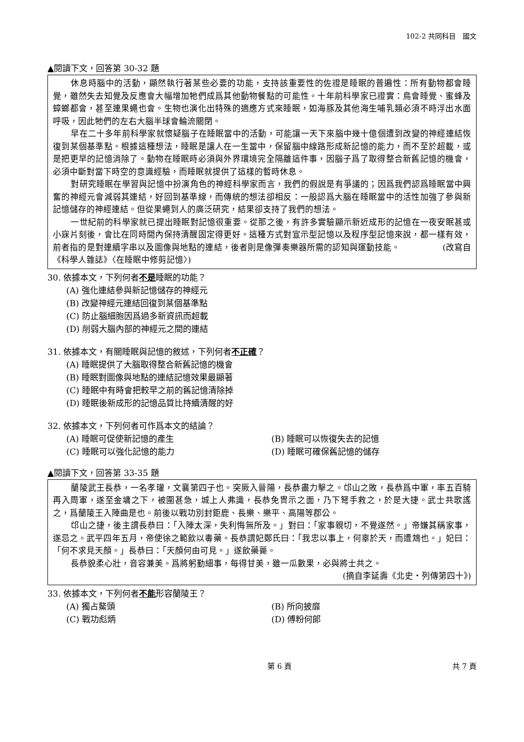102-2 共同科目　國文
▲閱讀下文，回答第 30-32 題
休息時腦中的活動，顯然執行著某些必要的功能，支持該重要性的佐證是睡眠的普遍性：所有動物都會睡覺，雖然失去知覺及反應會大幅增加牠們成爲其他動物餐點的可能性。十年前科學家已證實：鳥會睡覺、蜜蜂及蟑螂都會，甚至連果蠅也會。生物也演化出特殊的適應方式來睡眠，如海豚及其他海生哺乳類必須不時浮出水面呼吸，因此牠們的左右大腦半球會輪流關閉。
早在二十多年前科學家就懷疑腦子在睡眠當中的活動，可能讓一天下來腦中幾十億個遭到改變的神經連結恢復到某個基準點。根據這種想法，睡眠是讓人在一生當中，保留腦中線路形成新記憶的能力，而不至於超載，或是把更早的記憶消除了。動物在睡眠時必須與外界環境完全隔離這件事，因腦子爲了取得整合新舊記憶的機會，必須中斷對當下時空的意識經驗，而睡眠就提供了這樣的暫時休息。
對研究睡眠在學習與記憶中扮演角色的神經科學家而言，我們的假說是有爭議的；因爲我們認爲睡眠當中興奮的神經元會減弱其連結，好回到基準線，而傳統的想法卻相反：一般認爲大腦在睡眠當中的活性加強了參與新記憶儲存的神經連結。但從果蠅到人的廣泛研究，結果卻支持了我們的想法。
一世紀前的科學家就已提出睡眠對記憶很重要。從那之後，有許多實驗顯示新近成形的記憶在一夜安眠甚或小寐片刻後，會比在同時間內保持清醒固定得更好。這種方式對宣示型記憶以及程序型記憶來說，都一樣有效，前者指的是對連續字串以及圖像與地點的連結，後者則是像彈奏樂器所需的認知與運動技能。　　　　　(改寫自《科學人雜誌》〈在睡眠中修剪記憶〉)
30. 依據本文，下列何者不是睡眠的功能？
(A) 強化連結參與新記憶儲存的神經元
(B) 改變神經元連結回復到某個基準點
(C) 防止腦細胞因爲過多新資訊而超載
(D) 削弱大腦內部的神經元之間的連結
31. 依據本文，有關睡眠與記憶的敘述，下列何者不正確？
(A) 睡眠提供了大腦取得整合新舊記憶的機會
(B) 睡眠對圖像與地點的連結記憶效果最顯著
(C) 睡眠中有時會把較早之前的舊記憶清除掉
(D) 睡眠後新成形的記憶品質比持續清醒的好
32. 依據本文，下列何者可作爲本文的結論？
(A) 睡眠可促使新記憶的產生 (B) 睡眠可以恢復失去的記憶
(C) 睡眠可以強化記憶的能力 (D) 睡眠可確保舊記憶的儲存
▲閱讀下文，回答第 33-35 題
蘭陵武王長恭，一名孝瓘，文襄第四子也。突厥入晉陽，長恭盡力擊之。邙山之敗，長恭爲中軍，率五百騎再入周軍，遂至金墉之下，被圍甚急，城上人弗識，長恭免冑示之面，乃下弩手救之，於是大捷。武士共歌謠之，爲蘭陵王入陣曲是也。前後以戰功別封鉅鹿、長樂、樂平、高陽等郡公。
邙山之捷，後主謂長恭曰：「入陣太深，失利悔無所及。」對曰：「家事親切，不覺遂然。」帝嫌其稱家事，遂忌之。武平四年五月，帝使徐之範飲以毒藥。長恭謂妃鄭氏曰：「我忠以事上，何辜於天，而遭鴆也。」妃曰：「何不求見天顏。」長恭曰：「天顏何由可見。」遂飲藥薨。
長恭貌柔心壯，音容兼美。爲將躬勤細事，每得甘美，雖一瓜數果，必與將士共之。
(摘自李延壽《北史‧列傳第四十》)
33. 依據本文，下列何者不能形容蘭陵王？
(A) 獨占鰲頭 (B) 所向披靡
(C) 戰功彪炳 (D) 傅粉何郎
第 6 頁 共 7 頁